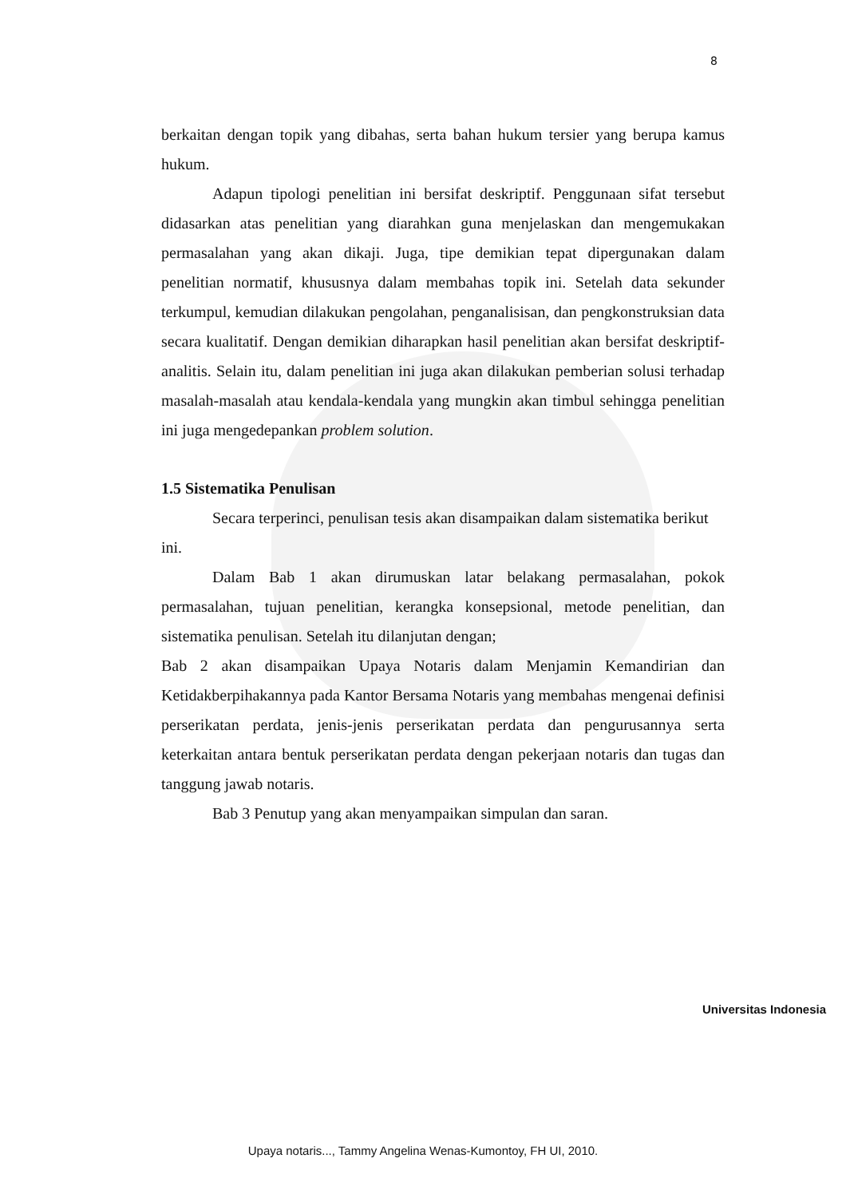8
berkaitan dengan topik yang dibahas, serta bahan hukum tersier yang berupa kamus hukum.
Adapun tipologi penelitian ini bersifat deskriptif. Penggunaan sifat tersebut didasarkan atas penelitian yang diarahkan guna menjelaskan dan mengemukakan permasalahan yang akan dikaji. Juga, tipe demikian tepat dipergunakan dalam penelitian normatif, khususnya dalam membahas topik ini. Setelah data sekunder terkumpul, kemudian dilakukan pengolahan, penganalisisan, dan pengkonstruksian data secara kualitatif. Dengan demikian diharapkan hasil penelitian akan bersifat deskriptif-analitis. Selain itu, dalam penelitian ini juga akan dilakukan pemberian solusi terhadap masalah-masalah atau kendala-kendala yang mungkin akan timbul sehingga penelitian ini juga mengedepankan problem solution.
1.5 Sistematika Penulisan
Secara terperinci, penulisan tesis akan disampaikan dalam sistematika berikut ini.
Dalam Bab 1 akan dirumuskan latar belakang permasalahan, pokok permasalahan, tujuan penelitian, kerangka konsepsional, metode penelitian, dan sistematika penulisan. Setelah itu dilanjutan dengan;
Bab 2 akan disampaikan Upaya Notaris dalam Menjamin Kemandirian dan Ketidakberpihakannya pada Kantor Bersama Notaris yang membahas mengenai definisi perserikatan perdata, jenis-jenis perserikatan perdata dan pengurusannya serta keterkaitan antara bentuk perserikatan perdata dengan pekerjaan notaris dan tugas dan tanggung jawab notaris.
Bab 3 Penutup yang akan menyampaikan simpulan dan saran.
Universitas Indonesia
Upaya notaris..., Tammy Angelina Wenas-Kumontoy, FH UI, 2010.